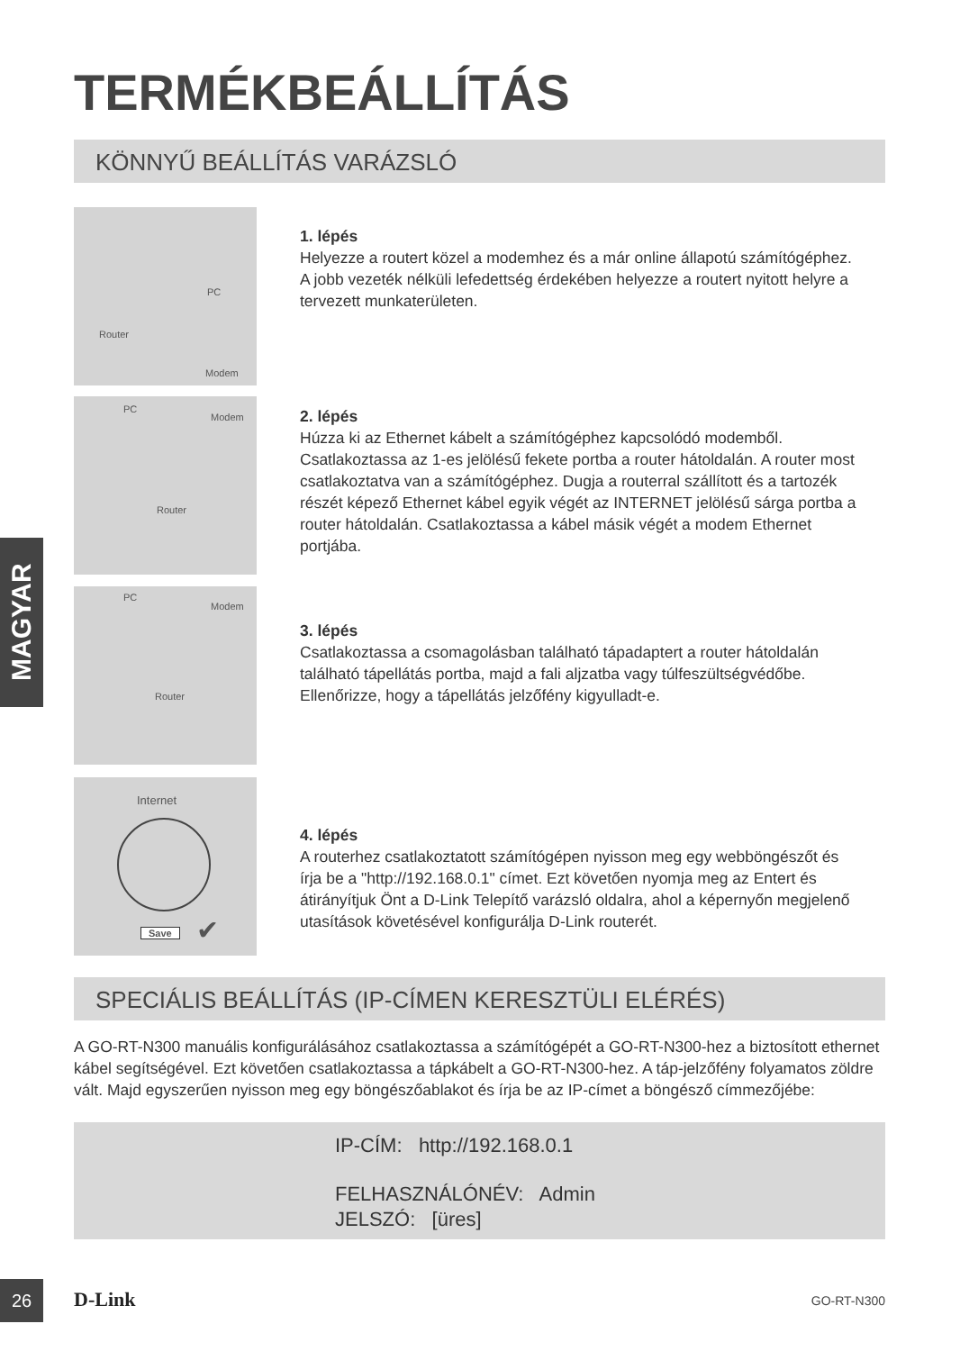TERMÉKBEÁLLÍTÁS
KÖNNYŰ BEÁLLÍTÁS VARÁZSLÓ
PC
Router
Modem
PC
Modem
Router
PC
Modem
Router
Internet
Save ✔
1. lépés
Helyezze a routert közel a modemhez és a már online állapotú számítógéphez. A jobb vezeték nélküli lefedettség érdekében helyezze a routert nyitott helyre a tervezett munkaterületen.
2. lépés
Húzza ki az Ethernet kábelt a számítógéphez kapcsolódó modemből. Csatlakoztassa az 1-es jelölésű fekete portba a router hátoldalán. A router most csatlakoztatva van a számítógéphez. Dugja a routerral szállított és a tartozék részét képező Ethernet kábel egyik végét az INTERNET jelölésű sárga portba a router hátoldalán. Csatlakoztassa a kábel másik végét a modem Ethernet portjába.
3. lépés
Csatlakoztassa a csomagolásban található tápadaptert a router hátoldalán található tápellátás portba, majd a fali aljzatba vagy túlfeszültségvédőbe. Ellenőrizze, hogy a tápellátás jelzőfény kigyulladt-e.
4. lépés
A routerhez csatlakoztatott számítógépen nyisson meg egy webböngészőt és írja be a "http://192.168.0.1" címet. Ezt követően nyomja meg az Entert és átirányítjuk Önt a D-Link Telepítő varázsló oldalra, ahol a képernyőn megjelenő utasítások követésével konfigurálja D-Link routerét.
MAGYAR
SPECIÁLIS BEÁLLÍTÁS (IP-CÍMEN KERESZTÜLI ELÉRÉS)
A GO-RT-N300 manuális konfigurálásához csatlakoztassa a számítógépét a GO-RT-N300-hez a biztosított ethernet kábel segítségével. Ezt követően csatlakoztassa a tápkábelt a GO-RT-N300-hez. A táp-jelzőfény folyamatos zöldre vált. Majd egyszerűen nyisson meg egy böngészőablakot és írja be az IP-címet a böngésző címmezőjébe:
IP-CÍM: http://192.168.0.1
FELHASZNÁLÓNÉV: Admin
JELSZÓ: [üres]
26 D-Link GO-RT-N300